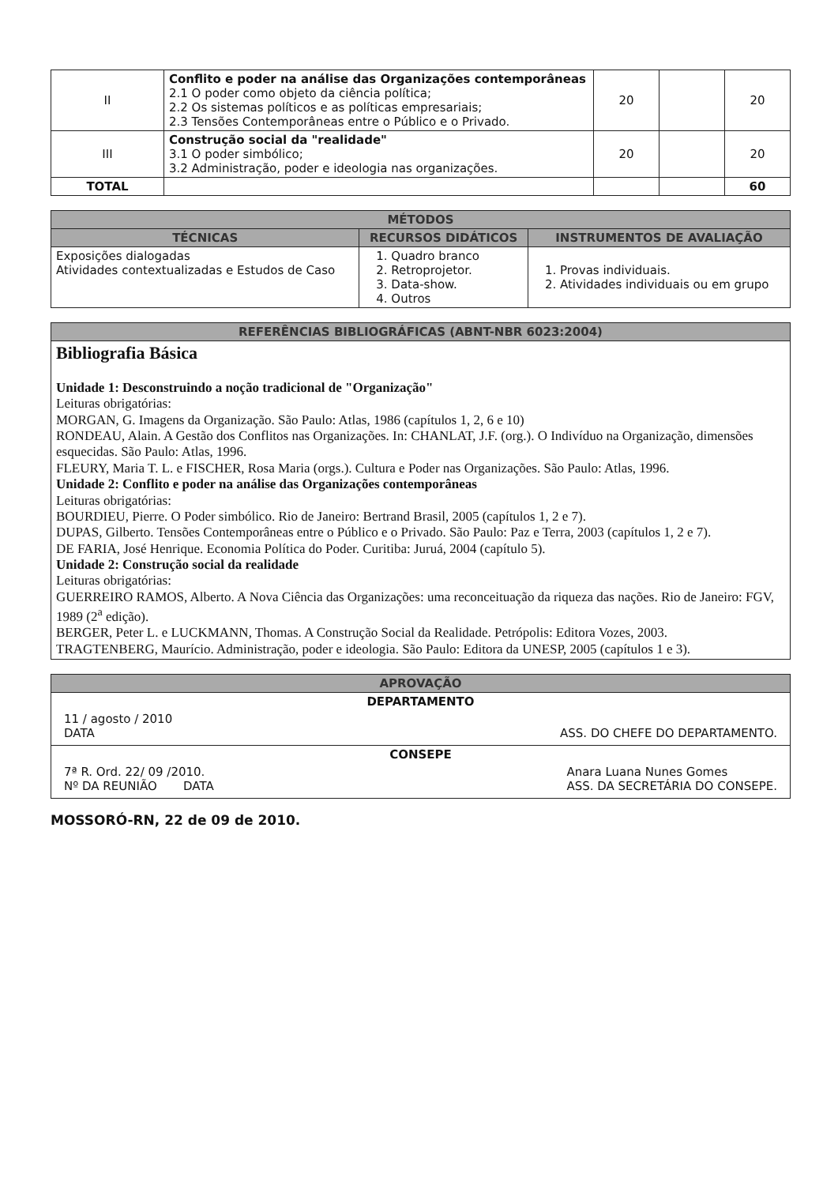| II | Conflito e poder na análise das Organizações contemporâneas 2.1 O poder como objeto da ciência política; 2.2 Os sistemas políticos e as políticas empresariais; 2.3 Tensões Contemporâneas entre o Público e o Privado. | 20 | | 20 |
| III | Construção social da "realidade" 3.1 O poder simbólico; 3.2 Administração, poder e ideologia nas organizações. | 20 | | 20 |
| TOTAL | | | | 60 |
| MÉTODOS | | |
| --- | --- | --- |
| TÉCNICAS | RECURSOS DIDÁTICOS | INSTRUMENTOS DE AVALIAÇÃO |
| Exposições dialogadas Atividades contextualizadas e Estudos de Caso | 1. Quadro branco 2. Retroprojetor. 3. Data-show. 4. Outros | 1. Provas individuais. 2. Atividades individuais ou em grupo |
| REFERÊNCIAS BIBLIOGRÁFICAS (ABNT-NBR 6023:2004) |
| --- |
| Bibliografia Básica Unidade 1: Desconstruindo a noção tradicional de "Organização" Leituras obrigatórias: MORGAN, G. Imagens da Organização. São Paulo: Atlas, 1986 (capítulos 1, 2, 6 e 10) RONDEAU, Alain. A Gestão dos Conflitos nas Organizações. In: CHANLAT, J.F. (org.). O Indivíduo na Organização, dimensões esquecidas. São Paulo: Atlas, 1996. FLEURY, Maria T. L. e FISCHER, Rosa Maria (orgs.). Cultura e Poder nas Organizações. São Paulo: Atlas, 1996. Unidade 2: Conflito e poder na análise das Organizações contemporâneas Leituras obrigatórias: BOURDIEU, Pierre. O Poder simbólico. Rio de Janeiro: Bertrand Brasil, 2005 (capítulos 1, 2 e 7). DUPAS, Gilberto. Tensões Contemporâneas entre o Público e o Privado. São Paulo: Paz e Terra, 2003 (capítulos 1, 2 e 7). DE FARIA, José Henrique. Economia Política do Poder. Curitiba: Juruá, 2004 (capítulo 5). Unidade 2: Construção social da realidade Leituras obrigatórias: GUERREIRO RAMOS, Alberto. A Nova Ciência das Organizações: uma reconceituação da riqueza das nações. Rio de Janeiro: FGV, 1989 (2<sup>a</sup> edição). BERGER, Peter L. e LUCKMANN, Thomas. A Construção Social da Realidade. Petrópolis: Editora Vozes, 2003. TRAGTENBERG, Maurício. Administração, poder e ideologia. São Paulo: Editora da UNESP, 2005 (capítulos 1 e 3). |
| APROVAÇÃO |
| --- |
| DEPARTAMENTO 11 / agosto / 2010 DATA ASS. DO CHEFE DO DEPARTAMENTO. |
| CONSEPE 7ª R. Ord. 22/ 09 /2010. Nº DA REUNIÃO DATA Anara Luana Nunes Gomes ASS. DA SECRETÁRIA DO CONSEPE. |
MOSSORÓ-RN, 22 de 09 de 2010.